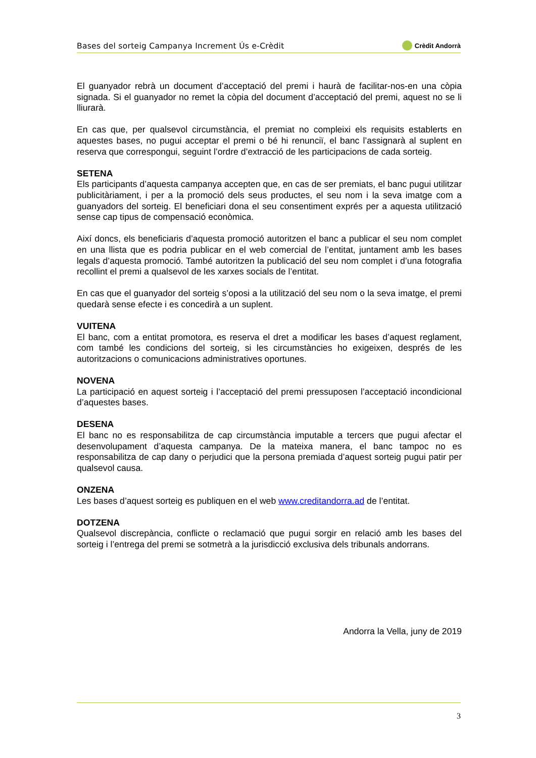Bases del sorteig Campanya Increment Ús e-Crèdit Crèdit Andorrà
El guanyador rebrà un document d’acceptació del premi i haurà de facilitar-nos-en una còpia signada. Si el guanyador no remet la còpia del document d’acceptació del premi, aquest no se li lliurarà.
En cas que, per qualsevol circumstància, el premiat no compleixi els requisits establerts en aquestes bases, no pugui acceptar el premi o bé hi renunciï, el banc l’assignarà al suplent en reserva que correspongui, seguint l’ordre d’extracció de les participacions de cada sorteig.
SETENA
Els participants d’aquesta campanya accepten que, en cas de ser premiats, el banc pugui utilitzar publicitàriament, i per a la promoció dels seus productes, el seu nom i la seva imatge com a guanyadors del sorteig. El beneficiari dona el seu consentiment exprés per a aquesta utilització sense cap tipus de compensació econòmica.
Així doncs, els beneficiaris d’aquesta promoció autoritzen el banc a publicar el seu nom complet en una llista que es podria publicar en el web comercial de l’entitat, juntament amb les bases legals d’aquesta promoció. També autoritzen la publicació del seu nom complet i d’una fotografia recollint el premi a qualsevol de les xarxes socials de l’entitat.
En cas que el guanyador del sorteig s’oposi a la utilització del seu nom o la seva imatge, el premi quedarà sense efecte i es concedirà a un suplent.
VUITENA
El banc, com a entitat promotora, es reserva el dret a modificar les bases d’aquest reglament, com també les condicions del sorteig, si les circumstàncies ho exigeixen, després de les autoritzacions o comunicacions administratives oportunes.
NOVENA
La participació en aquest sorteig i l’acceptació del premi pressuposen l’acceptació incondicional d’aquestes bases.
DESENA
El banc no es responsabilitza de cap circumstància imputable a tercers que pugui afectar el desenvolupament d’aquesta campanya. De la mateixa manera, el banc tampoc no es responsabilitza de cap dany o perjudici que la persona premiada d’aquest sorteig pugui patir per qualsevol causa.
ONZENA
Les bases d’aquest sorteig es publiquen en el web www.creditandorra.ad de l’entitat.
DOTZENA
Qualsevol discrepància, conflicte o reclamació que pugui sorgir en relació amb les bases del sorteig i l’entrega del premi se sotmetrà a la jurisdicció exclusiva dels tribunals andorrans.
Andorra la Vella, juny de 2019
3